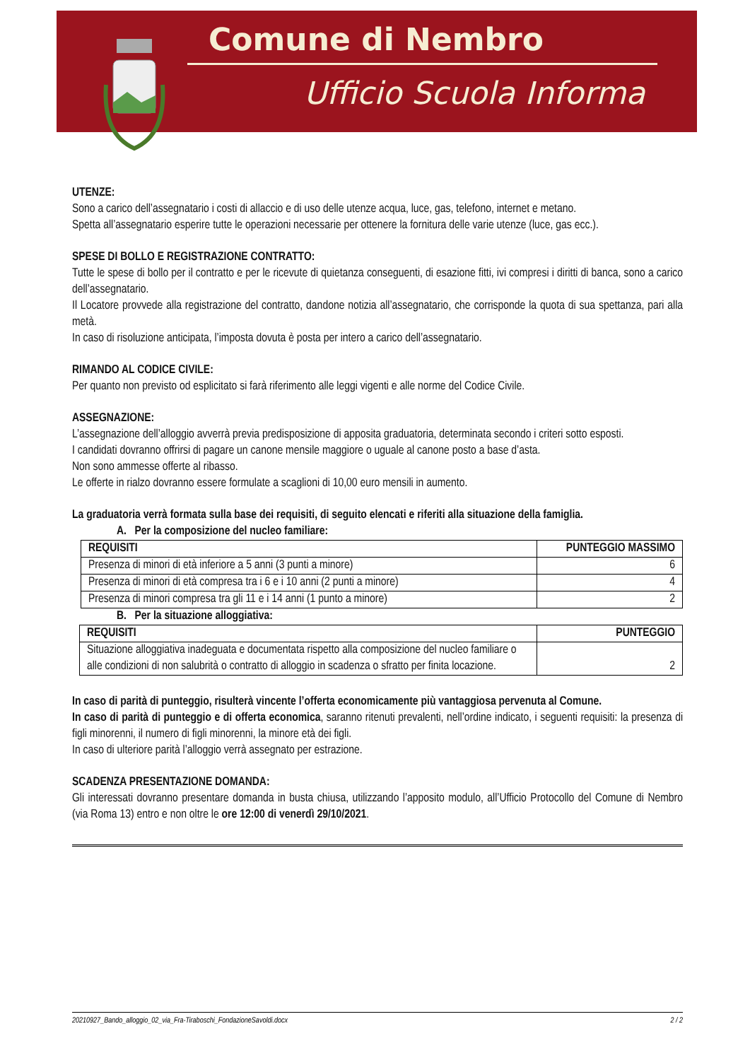Comune di Nembro
Ufficio Scuola Informa
UTENZE:
Sono a carico dell’assegnatario i costi di allaccio e di uso delle utenze acqua, luce, gas, telefono, internet e metano.
Spetta all’assegnatario esperire tutte le operazioni necessarie per ottenere la fornitura delle varie utenze (luce, gas ecc.).
SPESE DI BOLLO E REGISTRAZIONE CONTRATTO:
Tutte le spese di bollo per il contratto e per le ricevute di quietanza conseguenti, di esazione fitti, ivi compresi i diritti di banca, sono a carico dell’assegnatario.
Il Locatore provvede alla registrazione del contratto, dandone notizia all’assegnatario, che corrisponde la quota di sua spettanza, pari alla metà.
In caso di risoluzione anticipata, l’imposta dovuta è posta per intero a carico dell’assegnatario.
RIMANDO AL CODICE CIVILE:
Per quanto non previsto od esplicitato si farà riferimento alle leggi vigenti e alle norme del Codice Civile.
ASSEGNAZIONE:
L’assegnazione dell’alloggio avverrà previa predisposizione di apposita graduatoria, determinata secondo i criteri sotto esposti.
I candidati dovranno offrirsi di pagare un canone mensile maggiore o uguale al canone posto a base d’asta.
Non sono ammesse offerte al ribasso.
Le offerte in rialzo dovranno essere formulate a scaglioni di 10,00 euro mensili in aumento.
La graduatoria verrà formata sulla base dei requisiti, di seguito elencati e riferiti alla situazione della famiglia.
A. Per la composizione del nucleo familiare:
| REQUISITI | PUNTEGGIO MASSIMO |
| --- | --- |
| Presenza di minori di età inferiore a 5 anni (3 punti a minore) | 6 |
| Presenza di minori di età compresa tra i 6 e i 10 anni (2 punti a minore) | 4 |
| Presenza di minori compresa tra gli 11 e i 14 anni (1 punto a minore) | 2 |
B. Per la situazione alloggiativa:
| REQUISITI | PUNTEGGIO |
| --- | --- |
| Situazione alloggiativa inadeguata e documentata rispetto alla composizione del nucleo familiare o alle condizioni di non salubrità o contratto di alloggio in scadenza o sfratto per finita locazione. | 2 |
In caso di parità di punteggio, risulterà vincente l’offerta economicamente più vantaggiosa pervenuta al Comune.
In caso di parità di punteggio e di offerta economica, saranno ritenuti prevalenti, nell’ordine indicato, i seguenti requisiti: la presenza di figli minorenni, il numero di figli minorenni, la minore età dei figli.
In caso di ulteriore parità l’alloggio verrà assegnato per estrazione.
SCADENZA PRESENTAZIONE DOMANDA:
Gli interessati dovranno presentare domanda in busta chiusa, utilizzando l’apposito modulo, all’Ufficio Protocollo del Comune di Nembro (via Roma 13) entro e non oltre le ore 12:00 di venerdì 29/10/2021.
20210927_Bando_alloggio_02_via_Fra-Tiraboschi_FondazioneSavoldi.docx 2 / 2